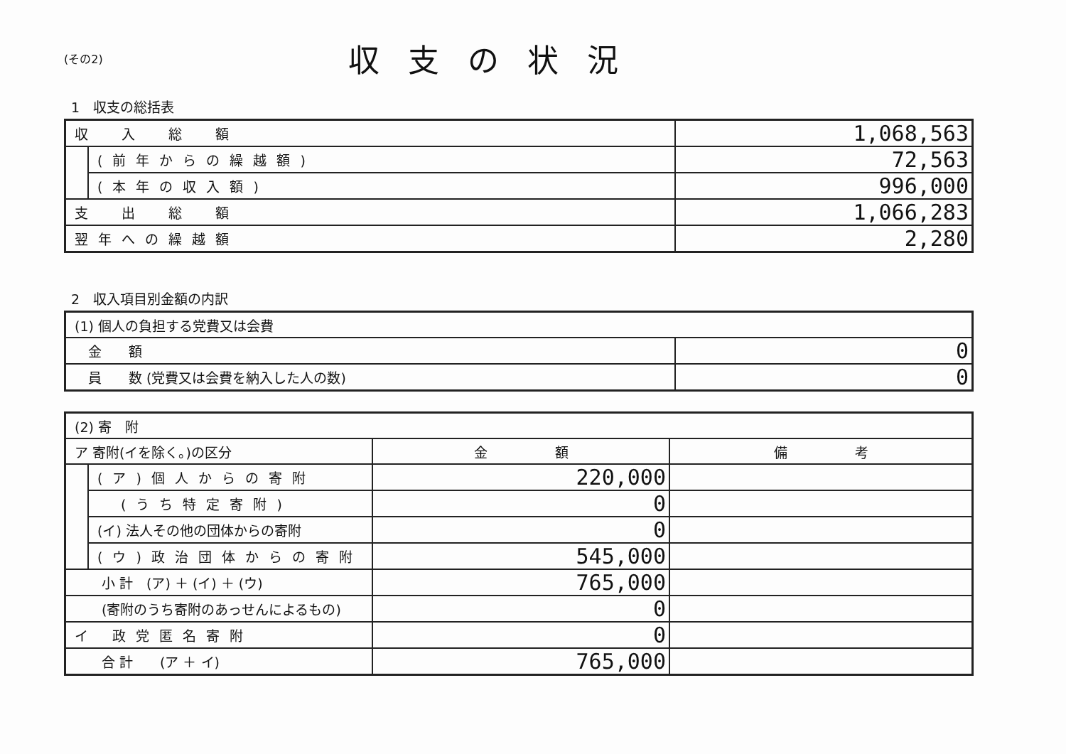(その2)
収支の状況
1　収支の総括表
| 収 入 総 額 | | 1,068,563 |
| | (前年からの繰越額) | 72,563 |
| | (本年の収入額) | 996,000 |
| 支 出 総 額 | | 1,066,283 |
| 翌年への繰越額 | | 2,280 |
2　収入項目別金額の内訳
| (1) 個人の負担する党費又は会費 | |
| 金 額 | 0 |
| 員 数 (党費又は会費を納入した人の数) | 0 |
| (2) 寄 附 | | | |
| ア 寄附(イを除く。)の区分 | | 金 額 | 備 考 |
| | (ア)個人からの寄附 | 220,000 | |
| | (うち特定寄附) | 0 | |
| | (イ) 法人その他の団体からの寄附 | 0 | |
| | (ウ)政治団体からの寄附 | 545,000 | |
| 小 計 (ア) ＋ (イ) ＋ (ウ) | | 765,000 | |
| (寄附のうち寄附のあっせんによるもの) | | 0 | |
| イ 政党匿名寄附 | | 0 | |
| 合 計 (ア ＋ イ) | | 765,000 | |